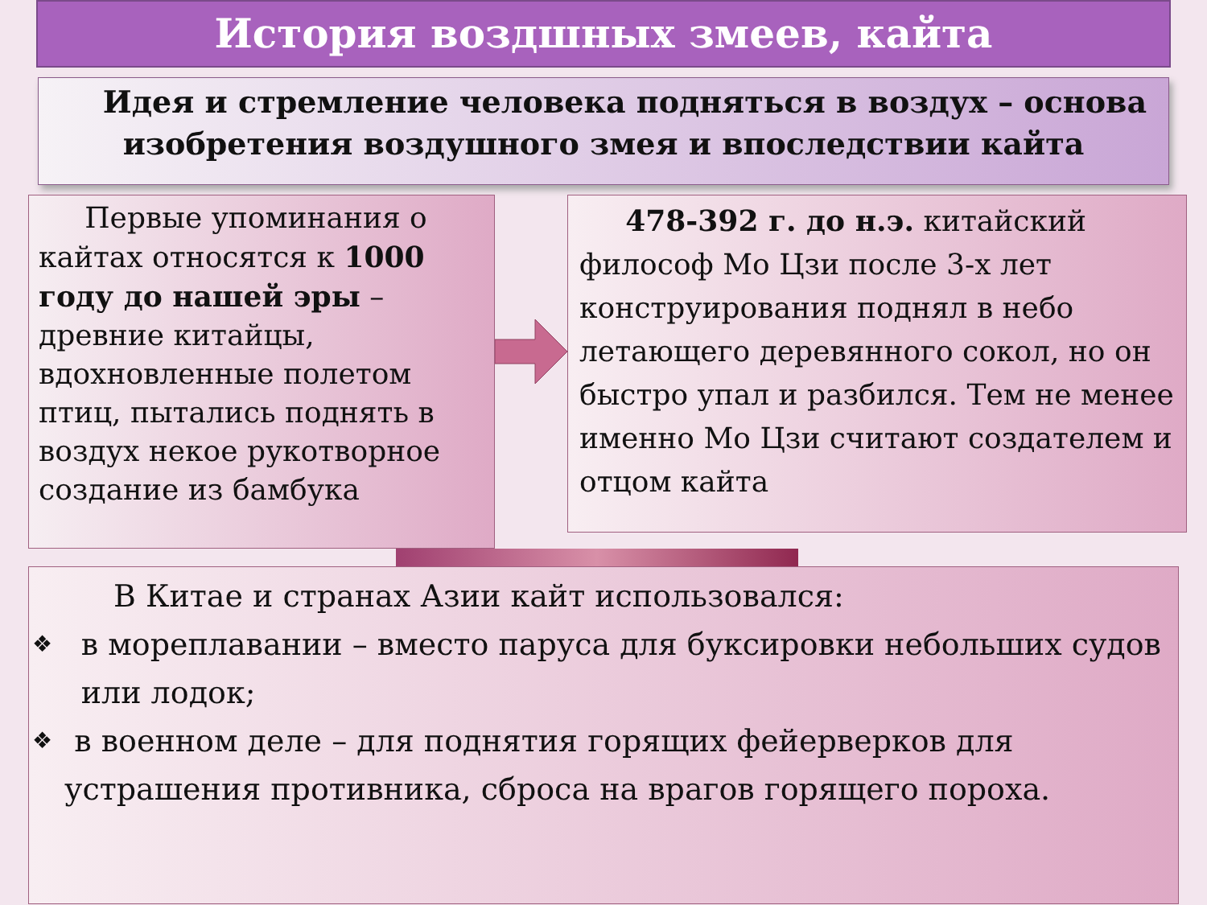История воздшных змеев, кайта
Идея и стремление человека подняться в воздух – основа изобретения воздушного змея и впоследствии кайта
Первые упоминания о кайтах относятся к 1000 году до нашей эры – древние китайцы, вдохновленные полетом птиц, пытались поднять в воздух некое рукотворное создание из бамбука
478-392 г. до н.э. китайский философ Мо Цзи после 3-х лет конструирования поднял в небо летающего деревянного сокол, но он быстро упал и разбился. Тем не менее именно Мо Цзи считают создателем и отцом кайта
В Китае и странах Азии кайт использовался:
❖ в мореплавании – вместо паруса для буксировки небольших судов или лодок;
❖ в военном деле – для поднятия горящих фейерверков для устрашения противника, сброса на врагов горящего пороха.